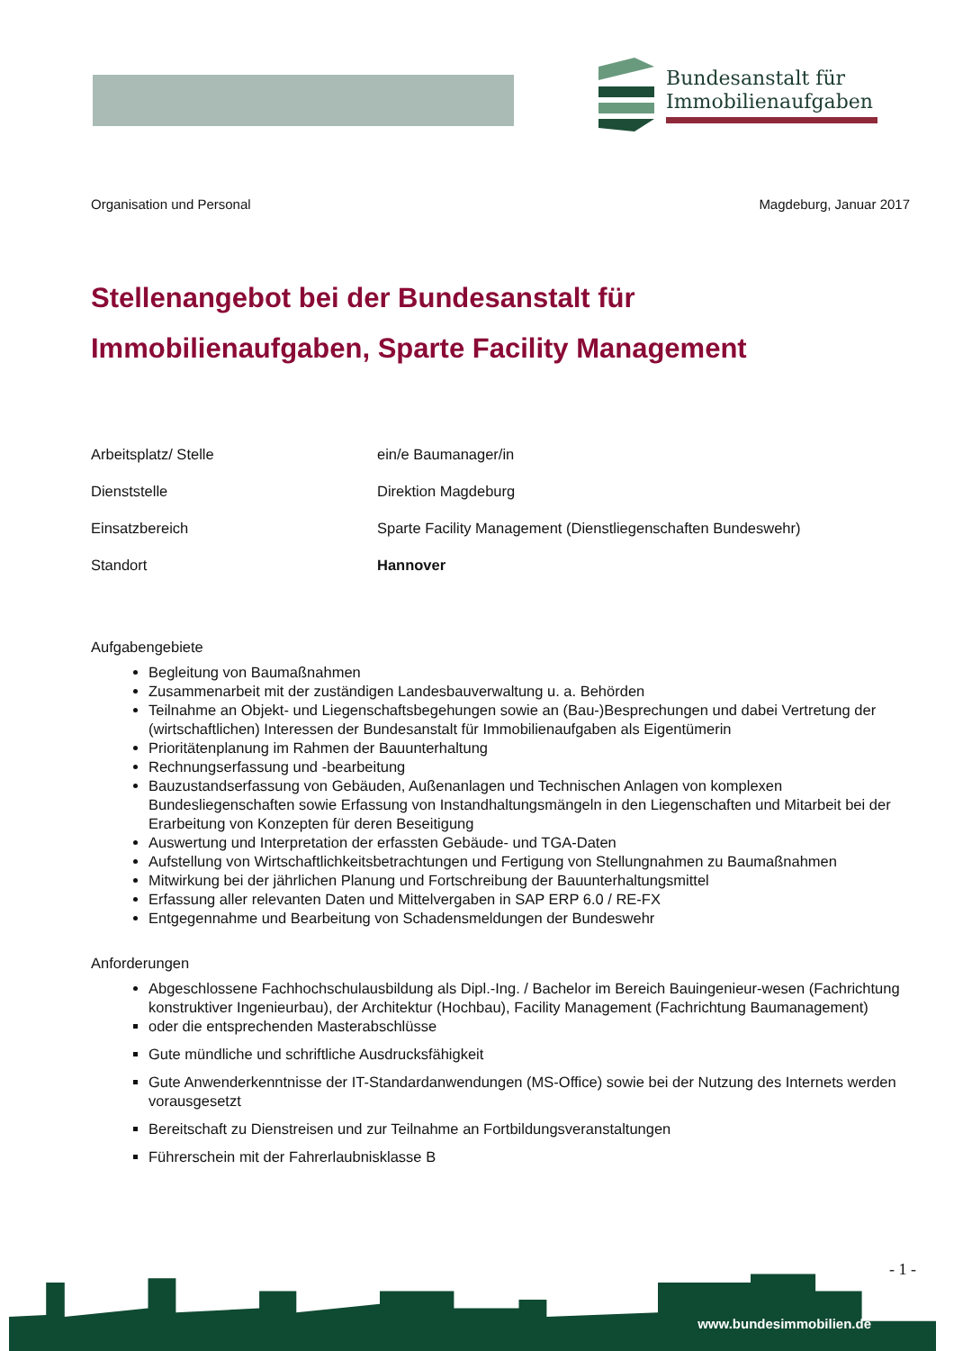Bundesanstalt für
Immobilienaufgaben
Organisation und Personal Magdeburg, Januar 2017
Stellenangebot bei der Bundesanstalt für Immobilienaufgaben, Sparte Facility Management
Arbeitsplatz/ Stelle ein/e Baumanager/in
Dienststelle Direktion Magdeburg
Einsatzbereich Sparte Facility Management (Dienstliegenschaften Bundeswehr)
Standort Hannover
Aufgabengebiete
Begleitung von Baumaßnahmen
Zusammenarbeit mit der zuständigen Landesbauverwaltung u. a. Behörden
Teilnahme an Objekt- und Liegenschaftsbegehungen sowie an (Bau-)Besprechungen und dabei Vertretung der (wirtschaftlichen) Interessen der Bundesanstalt für Immobilienaufgaben als Eigentümerin
Prioritätenplanung im Rahmen der Bauunterhaltung
Rechnungserfassung und -bearbeitung
Bauzustandserfassung von Gebäuden, Außenanlagen und Technischen Anlagen von komplexen Bundesliegenschaften sowie Erfassung von Instandhaltungsmängeln in den Liegenschaften und Mitarbeit bei der Erarbeitung von Konzepten für deren Beseitigung
Auswertung und Interpretation der erfassten Gebäude- und TGA-Daten
Aufstellung von Wirtschaftlichkeitsbetrachtungen und Fertigung von Stellungnahmen zu Baumaßnahmen
Mitwirkung bei der jährlichen Planung und Fortschreibung der Bauunterhaltungsmittel
Erfassung aller relevanten Daten und Mittelvergaben in SAP ERP 6.0 / RE-FX
Entgegennahme und Bearbeitung von Schadensmeldungen der Bundeswehr
Anforderungen
Abgeschlossene Fachhochschulausbildung als Dipl.-Ing. / Bachelor im Bereich Bauingenieur-wesen (Fachrichtung konstruktiver Ingenieurbau), der Architektur (Hochbau), Facility Management (Fachrichtung Baumanagement)
oder die entsprechenden Masterabschlüsse
Gute mündliche und schriftliche Ausdrucksfähigkeit
Gute Anwenderkenntnisse der IT-Standardanwendungen (MS-Office) sowie bei der Nutzung des Internets werden vorausgesetzt
Bereitschaft zu Dienstreisen und zur Teilnahme an Fortbildungsveranstaltungen
Führerschein mit der Fahrerlaubnisklasse B
- 1 -
www.bundesimmobilien.de